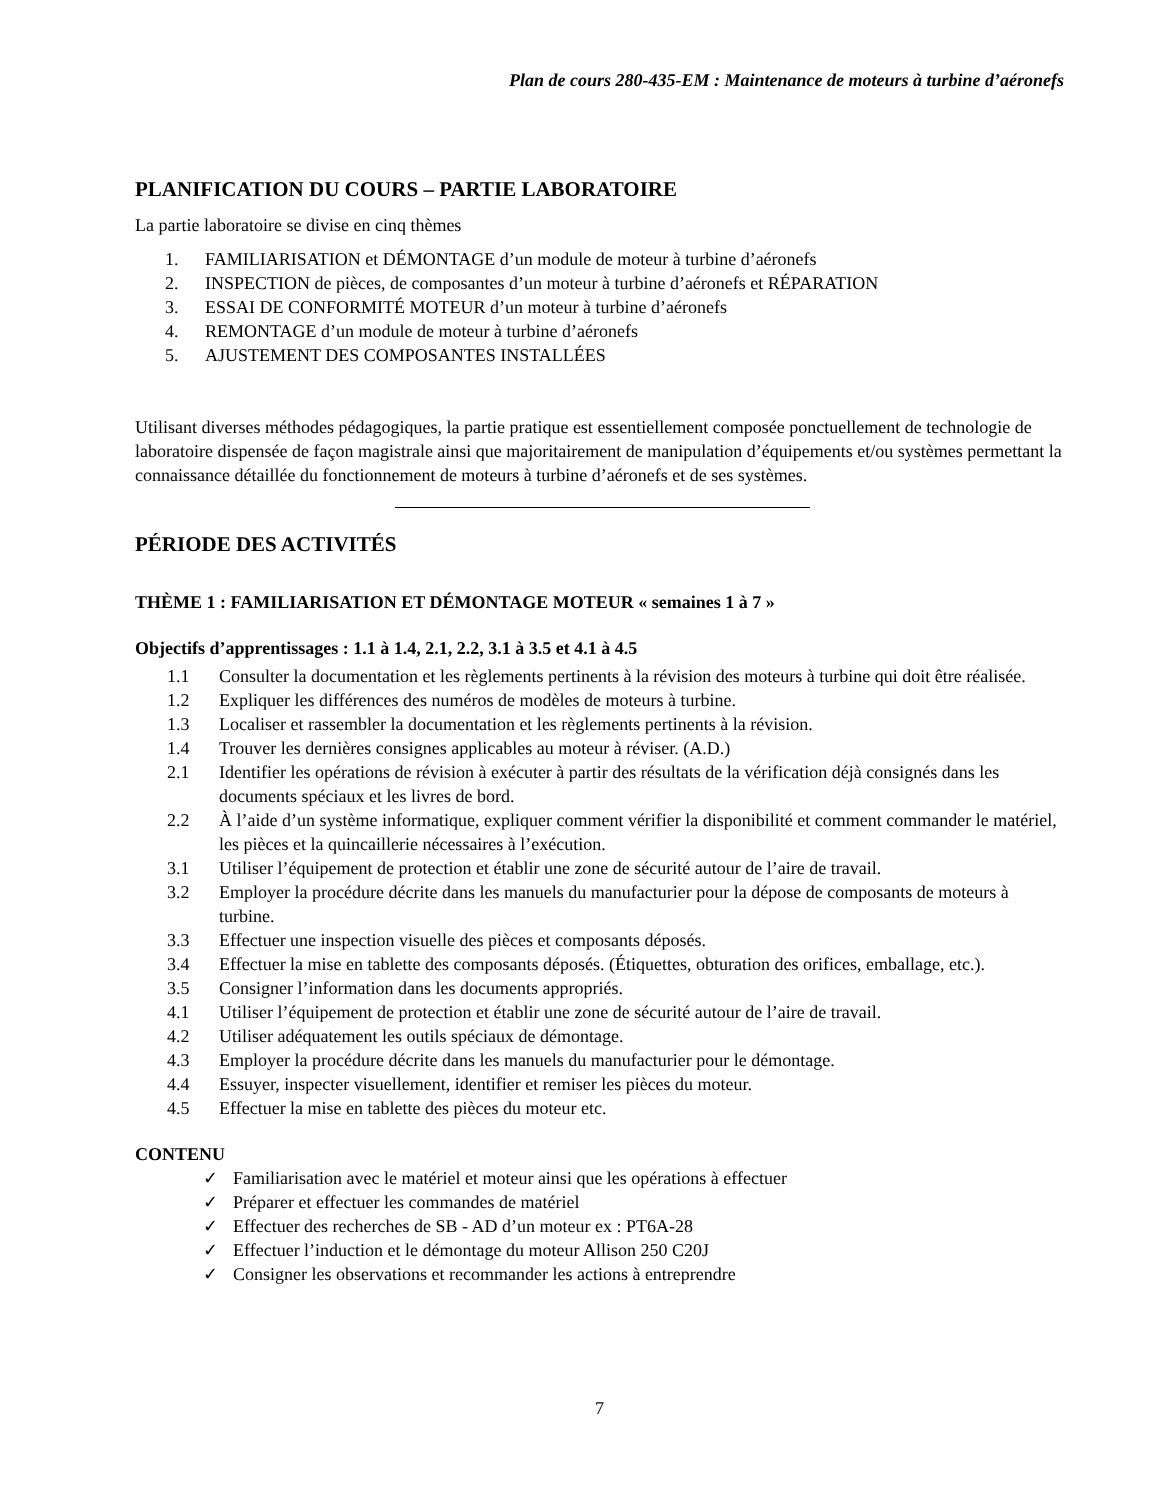Plan de cours 280-435-EM : Maintenance de moteurs à turbine d’aéronefs
PLANIFICATION DU COURS – PARTIE LABORATOIRE
La partie laboratoire se divise en cinq thèmes
1. FAMILIARISATION et DÉMONTAGE d’un module de moteur à turbine d’aéronefs
2. INSPECTION de pièces, de composantes d’un moteur à turbine d’aéronefs et RÉPARATION
3. ESSAI DE CONFORMITÉ MOTEUR d’un moteur à turbine d’aéronefs
4. REMONTAGE d’un module de moteur à turbine d’aéronefs
5. AJUSTEMENT DES COMPOSANTES INSTALLÉES
Utilisant diverses méthodes pédagogiques, la partie pratique est essentiellement composée ponctuellement de technologie de laboratoire dispensée de façon magistrale ainsi que majoritairement de manipulation d’équipements et/ou systèmes permettant la connaissance détaillée du fonctionnement de moteurs à turbine d’aéronefs et de ses systèmes.
PÉRIODE DES ACTIVITÉS
THÈME 1 : FAMILIARISATION ET DÉMONTAGE MOTEUR « semaines 1 à 7 »
Objectifs d’apprentissages : 1.1 à 1.4, 2.1, 2.2, 3.1 à 3.5 et 4.1 à 4.5
1.1 Consulter la documentation et les règlements pertinents à la révision des moteurs à turbine qui doit être réalisée.
1.2 Expliquer les différences des numéros de modèles de moteurs à turbine.
1.3 Localiser et rassembler la documentation et les règlements pertinents à la révision.
1.4 Trouver les dernières consignes applicables au moteur à réviser. (A.D.)
2.1 Identifier les opérations de révision à exécuter à partir des résultats de la vérification déjà consignés dans les documents spéciaux et les livres de bord.
2.2 À l’aide d’un système informatique, expliquer comment vérifier la disponibilité et comment commander le matériel, les pièces et la quincaillerie nécessaires à l’exécution.
3.1 Utiliser l’équipement de protection et établir une zone de sécurité autour de l’aire de travail.
3.2 Employer la procédure décrite dans les manuels du manufacturier pour la dépose de composants de moteurs à turbine.
3.3 Effectuer une inspection visuelle des pièces et composants déposés.
3.4 Effectuer la mise en tablette des composants déposés. (Étiquettes, obturation des orifices, emballage, etc.).
3.5 Consigner l’information dans les documents appropriés.
4.1 Utiliser l’équipement de protection et établir une zone de sécurité autour de l’aire de travail.
4.2 Utiliser adéquatement les outils spéciaux de démontage.
4.3 Employer la procédure décrite dans les manuels du manufacturier pour le démontage.
4.4 Essuyer, inspecter visuellement, identifier et remiser les pièces du moteur.
4.5 Effectuer la mise en tablette des pièces du moteur etc.
CONTENU
✓ Familiarisation avec le matériel et moteur ainsi que les opérations à effectuer
✓ Préparer et effectuer les commandes de matériel
✓ Effectuer des recherches de SB - AD d’un moteur ex : PT6A-28
✓ Effectuer l’induction et le démontage du moteur Allison 250 C20J
✓ Consigner les observations et recommander les actions à entreprendre
7